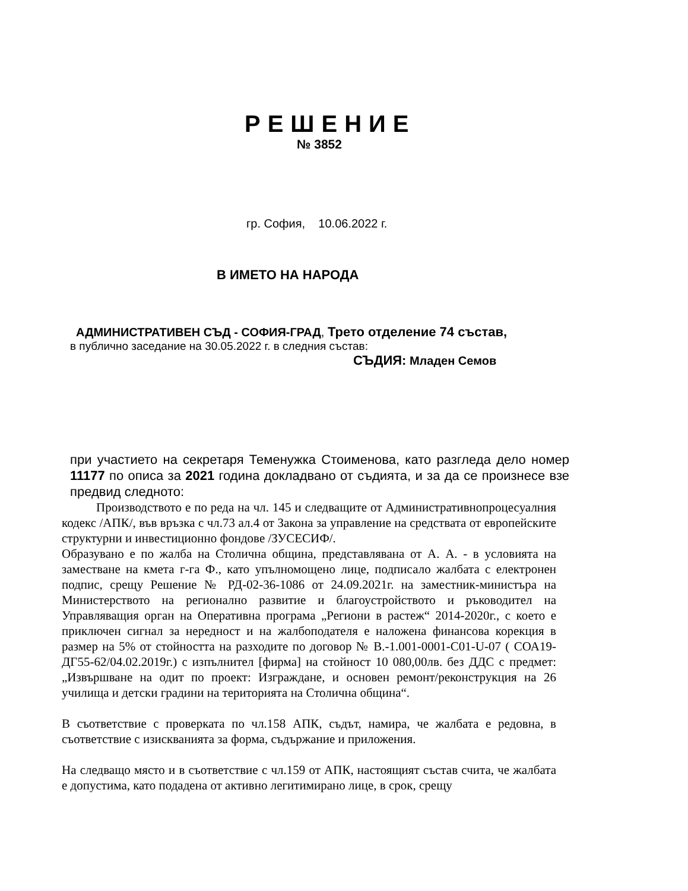РЕШЕНИЕ
№ 3852
гр. София, 10.06.2022 г.
В ИМЕТО НА НАРОДА
АДМИНИСТРАТИВЕН СЪД - СОФИЯ-ГРАД, Трето отделение 74 състав,
в публично заседание на 30.05.2022 г. в следния състав:
СЪДИЯ: Младен Семов
при участието на секретаря Теменужка Стоименова, като разгледа дело номер 11177 по описа за 2021 година докладвано от съдията, и за да се произнесе взе предвид следното:
Производството е по реда на чл. 145 и следващите от Административнопроцесуалния кодекс /АПК/, във връзка с чл.73 ал.4 от Закона за управление на средствата от европейските структурни и инвестиционно фондове /ЗУСЕСИФ/.
Образувано е по жалба на Столична община, представлявана от А. А. - в условията на заместване на кмета г-га Ф., като упълномощено лице, подписало жалбата с електронен подпис, срещу Решение № РД-02-36-1086 от 24.09.2021г. на заместник-министъра на Министерството на регионално развитие и благоустройството и ръководител на Управляващия орган на Оперативна програма „Региони в растеж“ 2014-2020г., с което е приключен сигнал за нередност и на жалбоподателя е наложена финансова корекция в размер на 5% от стойността на разходите по договор № B.-1.001-0001-C01-U-07 ( СОА19-ДГ55-62/04.02.2019г.) с изпълнител [фирма] на стойност 10 080,00лв. без ДДС с предмет: „Извършване на одит по проект: Изграждане, и основен ремонт/реконструкция на 26 училища и детски градини на територията на Столична община“.
В съответствие с проверката по чл.158 АПК, съдът, намира, че жалбата е редовна, в съответствие с изискванията за форма, съдържание и приложения.
На следващо място и в съответствие с чл.159 от АПК, настоящият състав счита, че жалбата е допустима, като подадена от активно легитимирано лице, в срок, срещу